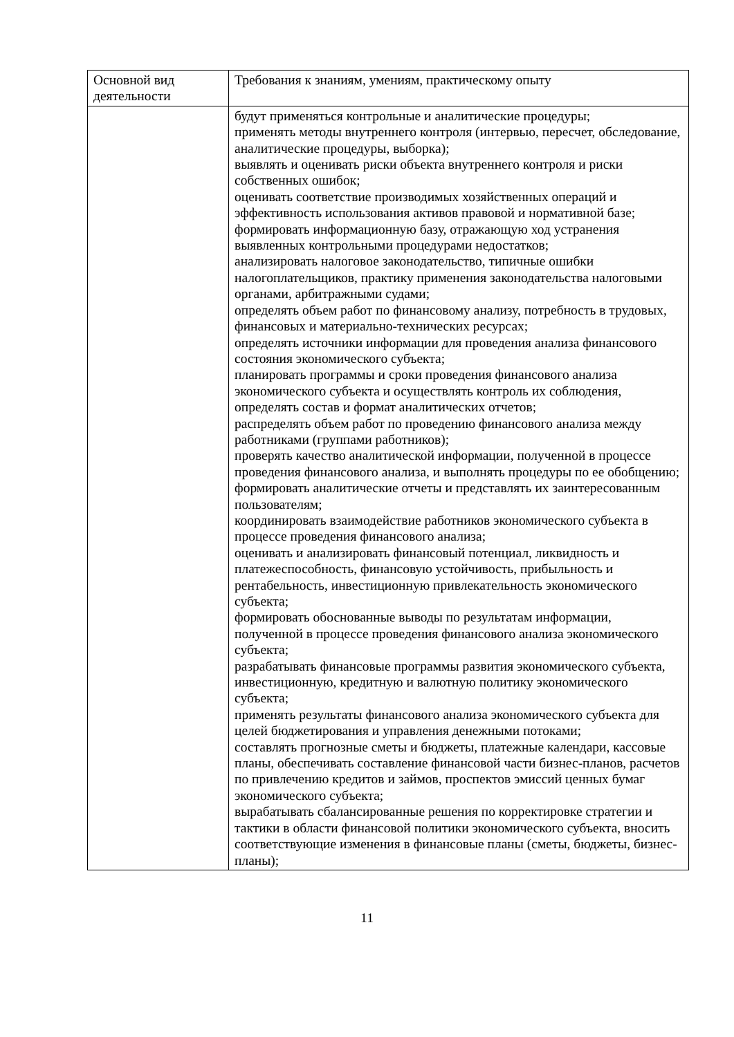| Основной вид деятельности | Требования к знаниям, умениям, практическому опыту |
| | будут применяться контрольные и аналитические процедуры; применять методы внутреннего контроля (интервью, пересчет, обследование, аналитические процедуры, выборка); выявлять и оценивать риски объекта внутреннего контроля и риски собственных ошибок; оценивать соответствие производимых хозяйственных операций и эффективность использования активов правовой и нормативной базе; формировать информационную базу, отражающую ход устранения выявленных контрольными процедурами недостатков; анализировать налоговое законодательство, типичные ошибки налогоплательщиков, практику применения законодательства налоговыми органами, арбитражными судами; определять объем работ по финансовому анализу, потребность в трудовых, финансовых и материально-технических ресурсах; определять источники информации для проведения анализа финансового состояния экономического субъекта; планировать программы и сроки проведения финансового анализа экономического субъекта и осуществлять контроль их соблюдения, определять состав и формат аналитических отчетов; распределять объем работ по проведению финансового анализа между работниками (группами работников); проверять качество аналитической информации, полученной в процессе проведения финансового анализа, и выполнять процедуры по ее обобщению; формировать аналитические отчеты и представлять их заинтересованным пользователям; координировать взаимодействие работников экономического субъекта в процессе проведения финансового анализа; оценивать и анализировать финансовый потенциал, ликвидность и платежеспособность, финансовую устойчивость, прибыльность и рентабельность, инвестиционную привлекательность экономического субъекта; формировать обоснованные выводы по результатам информации, полученной в процессе проведения финансового анализа экономического субъекта; разрабатывать финансовые программы развития экономического субъекта, инвестиционную, кредитную и валютную политику экономического субъекта; применять результаты финансового анализа экономического субъекта для целей бюджетирования и управления денежными потоками; составлять прогнозные сметы и бюджеты, платежные календари, кассовые планы, обеспечивать составление финансовой части бизнес-планов, расчетов по привлечению кредитов и займов, проспектов эмиссий ценных бумаг экономического субъекта; вырабатывать сбалансированные решения по корректировке стратегии и тактики в области финансовой политики экономического субъекта, вносить соответствующие изменения в финансовые планы (сметы, бюджеты, бизнес-планы); |
11